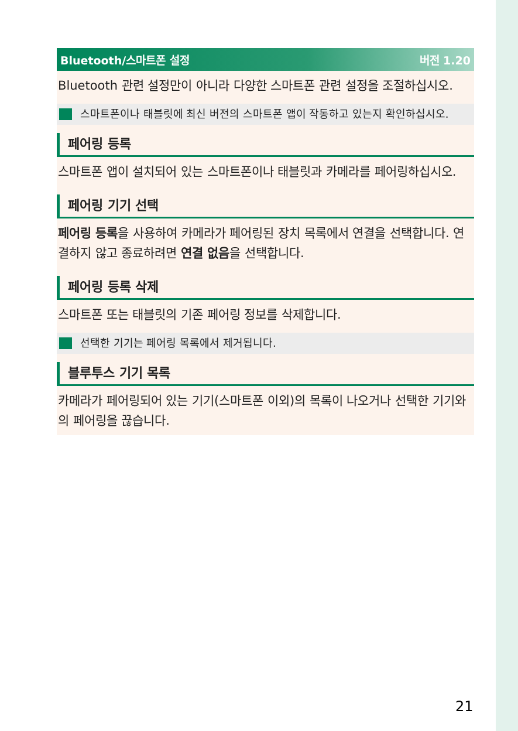Bluetooth/스마트폰 설정 버전 1.20
Bluetooth 관련 설정만이 아니라 다양한 스마트폰 관련 설정을 조절하십시오.
스마트폰이나 태블릿에 최신 버전의 스마트폰 앱이 작동하고 있는지 확인하십시오.
페어링 등록
스마트폰 앱이 설치되어 있는 스마트폰이나 태블릿과 카메라를 페어링하십시오.
페어링 기기 선택
페어링 등록을 사용하여 카메라가 페어링된 장치 목록에서 연결을 선택합니다. 연결하지 않고 종료하려면 연결 없음을 선택합니다.
페어링 등록 삭제
스마트폰 또는 태블릿의 기존 페어링 정보를 삭제합니다.
선택한 기기는 페어링 목록에서 제거됩니다.
블루투스 기기 목록
카메라가 페어링되어 있는 기기(스마트폰 이외)의 목록이 나오거나 선택한 기기와의 페어링을 끊습니다.
21